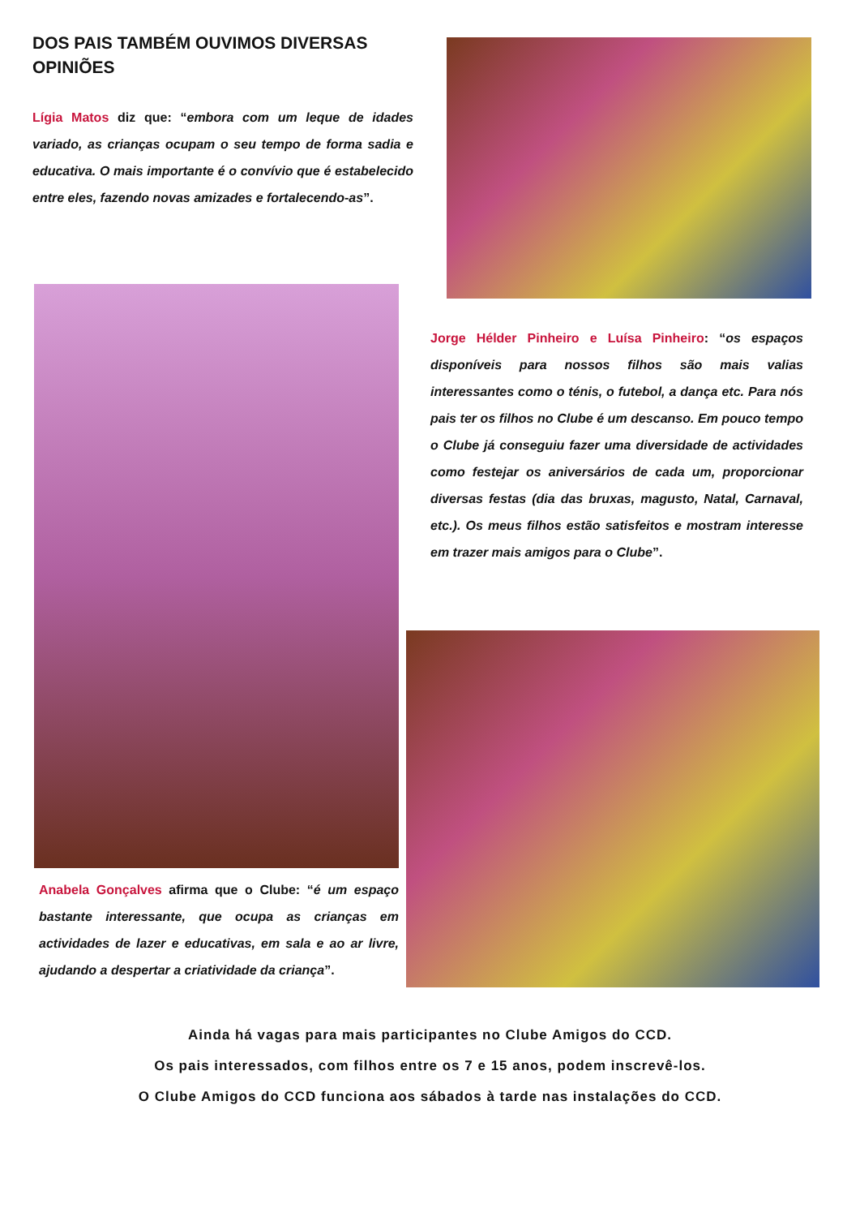DOS PAIS TAMBÉM OUVIMOS DIVERSAS OPINIÕES
Lígia Matos diz que: “embora com um leque de idades variado, as crianças ocupam o seu tempo de forma sadia e educativa. O mais importante é o convívio que é estabelecido entre eles, fazendo novas amizades e fortalecendo-as”.
Anabela Gonçalves afirma que o Clube: “é um espaço bastante interessante, que ocupa as crianças em actividades de lazer e educativas, em sala e ao ar livre, ajudando a despertar a criatividade da criança”.
Jorge Hélder Pinheiro e Luísa Pinheiro: “os espaços disponíveis para nossos filhos são mais valias interessantes como o ténis, o futebol, a dança etc. Para nós pais ter os filhos no Clube é um descanso. Em pouco tempo o Clube já conseguiu fazer uma diversidade de actividades como festejar os aniversários de cada um, proporcionar diversas festas (dia das bruxas, magusto, Natal, Carnaval, etc.). Os meus filhos estão satisfeitos e mostram interesse em trazer mais amigos para o Clube”.
Ainda há vagas para mais participantes no Clube Amigos do CCD.
Os pais interessados, com filhos entre os 7 e 15 anos, podem inscrevê-los.
O Clube Amigos do CCD funciona aos sábados à tarde nas instalações do CCD.